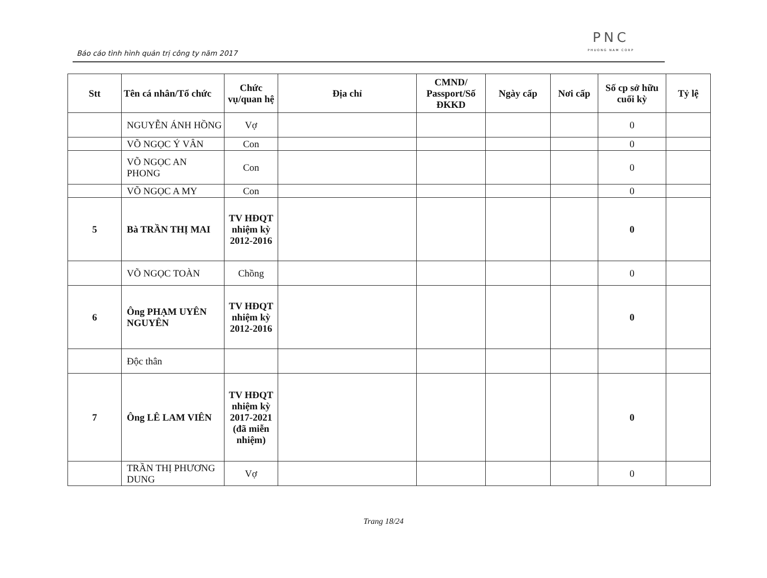Báo cáo tình hình quản trị công ty năm 2017
PNC
PHUONG NAM CORP
| Stt | Tên cá nhân/Tổ chức | Chức vụ/quan hệ | Địa chỉ | CMND/ Passport/Số ĐKKD | Ngày cấp | Nơi cấp | Số cp sở hữu cuối kỳ | Tỷ lệ |
| --- | --- | --- | --- | --- | --- | --- | --- | --- |
| | NGUYỄN ÁNH HỒNG | Vợ | | | | | 0 | |
| | VÕ NGỌC Ý VÂN | Con | | | | | 0 | |
| | VÕ NGỌC AN PHONG | Con | | | | | 0 | |
| | VÕ NGỌC A MY | Con | | | | | 0 | |
| 5 | Bà TRẦN THỊ MAI | TV HĐQT nhiệm kỳ 2012-2016 | | | | | 0 | |
| | VÕ NGỌC TOÀN | Chồng | | | | | 0 | |
| 6 | Ông PHẠM UYÊN NGUYÊN | TV HĐQT nhiệm kỳ 2012-2016 | | | | | 0 | |
| | Độc thân | | | | | | | |
| 7 | Ông LÊ LAM VIÊN | TV HĐQT nhiệm kỳ 2017-2021 (đã miễn nhiệm) | | | | | 0 | |
| | TRẦN THỊ PHƯƠNG DUNG | Vợ | | | | | 0 | |
Trang 18/24